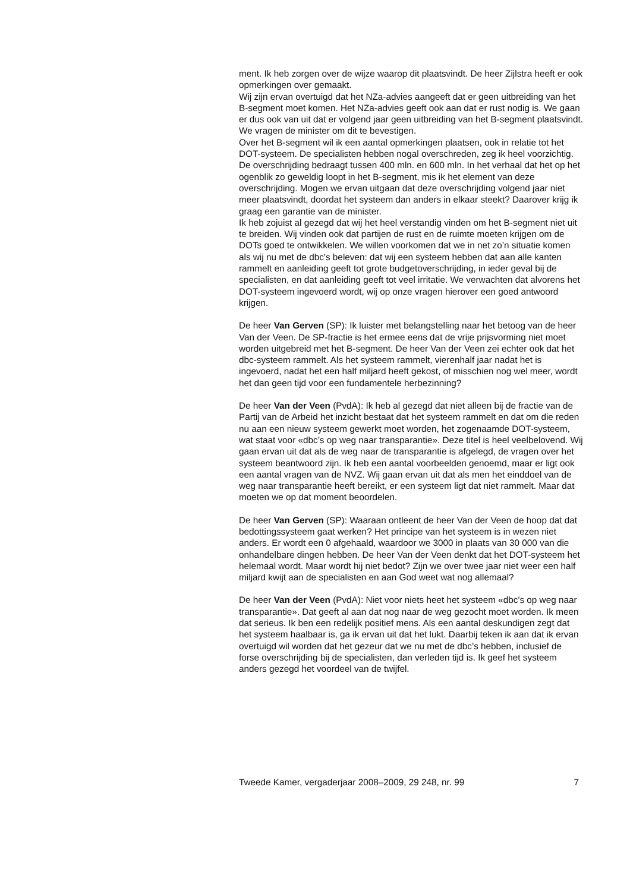ment. Ik heb zorgen over de wijze waarop dit plaatsvindt. De heer Zijlstra heeft er ook opmerkingen over gemaakt.
Wij zijn ervan overtuigd dat het NZa-advies aangeeft dat er geen uitbreiding van het B-segment moet komen. Het NZa-advies geeft ook aan dat er rust nodig is. We gaan er dus ook van uit dat er volgend jaar geen uitbreiding van het B-segment plaatsvindt. We vragen de minister om dit te bevestigen.
Over het B-segment wil ik een aantal opmerkingen plaatsen, ook in relatie tot het DOT-systeem. De specialisten hebben nogal overschreden, zeg ik heel voorzichtig. De overschrijding bedraagt tussen 400 mln. en 600 mln. In het verhaal dat het op het ogenblik zo geweldig loopt in het B-segment, mis ik het element van deze overschrijding. Mogen we ervan uitgaan dat deze overschrijding volgend jaar niet meer plaatsvindt, doordat het systeem dan anders in elkaar steekt? Daarover krijg ik graag een garantie van de minister.
Ik heb zojuist al gezegd dat wij het heel verstandig vinden om het B-segment niet uit te breiden. Wij vinden ook dat partijen de rust en de ruimte moeten krijgen om de DOTs goed te ontwikkelen. We willen voorkomen dat we in net zo’n situatie komen als wij nu met de dbc’s beleven: dat wij een systeem hebben dat aan alle kanten rammelt en aanleiding geeft tot grote budgetoverschrijding, in ieder geval bij de specialisten, en dat aanleiding geeft tot veel irritatie. We verwachten dat alvorens het DOT-systeem ingevoerd wordt, wij op onze vragen hierover een goed antwoord krijgen.
De heer Van Gerven (SP): Ik luister met belangstelling naar het betoog van de heer Van der Veen. De SP-fractie is het ermee eens dat de vrije prijsvorming niet moet worden uitgebreid met het B-segment. De heer Van der Veen zei echter ook dat het dbc-systeem rammelt. Als het systeem rammelt, vierenhalf jaar nadat het is ingevoerd, nadat het een half miljard heeft gekost, of misschien nog wel meer, wordt het dan geen tijd voor een fundamentele herbezinning?
De heer Van der Veen (PvdA): Ik heb al gezegd dat niet alleen bij de fractie van de Partij van de Arbeid het inzicht bestaat dat het systeem rammelt en dat om die reden nu aan een nieuw systeem gewerkt moet worden, het zogenaamde DOT-systeem, wat staat voor «dbc’s op weg naar transparantie». Deze titel is heel veelbelovend. Wij gaan ervan uit dat als de weg naar de transparantie is afgelegd, de vragen over het systeem beantwoord zijn. Ik heb een aantal voorbeelden genoemd, maar er ligt ook een aantal vragen van de NVZ. Wij gaan ervan uit dat als men het einddoel van de weg naar transparantie heeft bereikt, er een systeem ligt dat niet rammelt. Maar dat moeten we op dat moment beoordelen.
De heer Van Gerven (SP): Waaraan ontleent de heer Van der Veen de hoop dat dat bedottingssysteem gaat werken? Het principe van het systeem is in wezen niet anders. Er wordt een 0 afgehaald, waardoor we 3000 in plaats van 30 000 van die onhandelbare dingen hebben. De heer Van der Veen denkt dat het DOT-systeem het helemaal wordt. Maar wordt hij niet bedot? Zijn we over twee jaar niet weer een half miljard kwijt aan de specialisten en aan God weet wat nog allemaal?
De heer Van der Veen (PvdA): Niet voor niets heet het systeem «dbc’s op weg naar transparantie». Dat geeft al aan dat nog naar de weg gezocht moet worden. Ik meen dat serieus. Ik ben een redelijk positief mens. Als een aantal deskundigen zegt dat het systeem haalbaar is, ga ik ervan uit dat het lukt. Daarbij teken ik aan dat ik ervan overtuigd wil worden dat het gezeur dat we nu met de dbc’s hebben, inclusief de forse overschrijding bij de specialisten, dan verleden tijd is. Ik geef het systeem anders gezegd het voordeel van de twijfel.
Tweede Kamer, vergaderjaar 2008–2009, 29 248, nr. 99 7